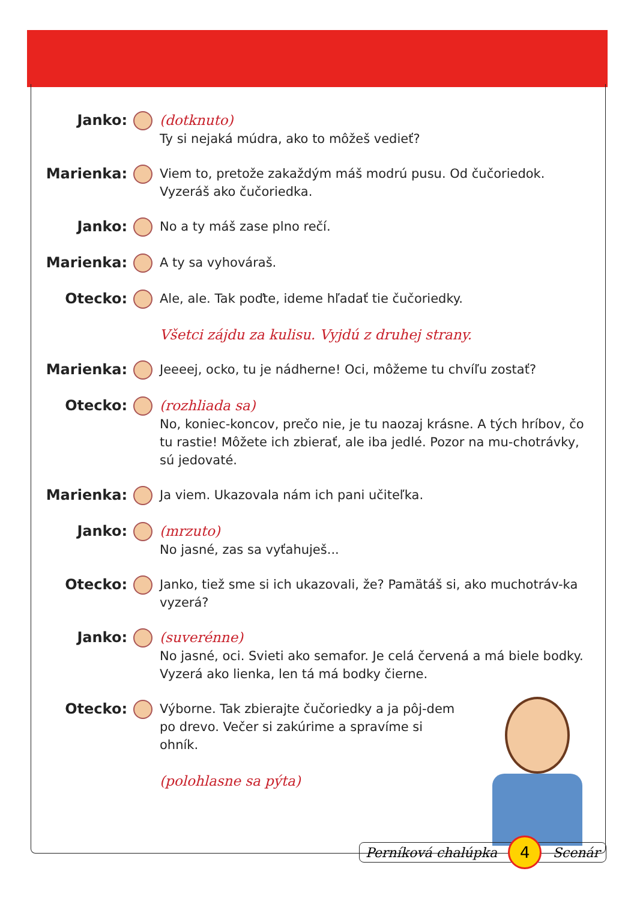Janko: (dotknuto)
Ty si nejaká múdra, ako to môžeš vedieť?
Marienka: Viem to, pretože zakaždým máš modrú pusu. Od čučoriedok. Vyzeráš ako čučoriedka.
Janko: No a ty máš zase plno rečí.
Marienka: A ty sa vyhováraš.
Otecko: Ale, ale. Tak poďte, ideme hľadať tie čučoriedky.
Všetci zájdu za kulisu. Vyjdú z druhej strany.
Marienka: Jeeeej, ocko, tu je nádherne! Oci, môžeme tu chvíľu zostať?
Otecko: (rozhliada sa)
No, koniec-koncov, prečo nie, je tu naozaj krásne. A tých hríbov, čo tu rastie! Môžete ich zbierať, ale iba jedlé. Pozor na mu-chotrávky, sú jedovaté.
Marienka: Ja viem. Ukazovala nám ich pani učiteľka.
Janko: (mrzuto)
No jasné, zas sa vyťahuješ...
Otecko: Janko, tiež sme si ich ukazovali, že? Pamätáš si, ako muchotráv-ka vyzerá?
Janko: (suverénne)
No jasné, oci. Svieti ako semafor. Je celá červená a má biele bodky. Vyzerá ako lienka, len tá má bodky čierne.
Otecko: Výborne. Tak zbierajte čučoriedky a ja pôj-dem po drevo. Večer si zakúrime a spravíme si ohník.
(polohlasne sa pýta)
Perníková chalúpka 4 Scenár